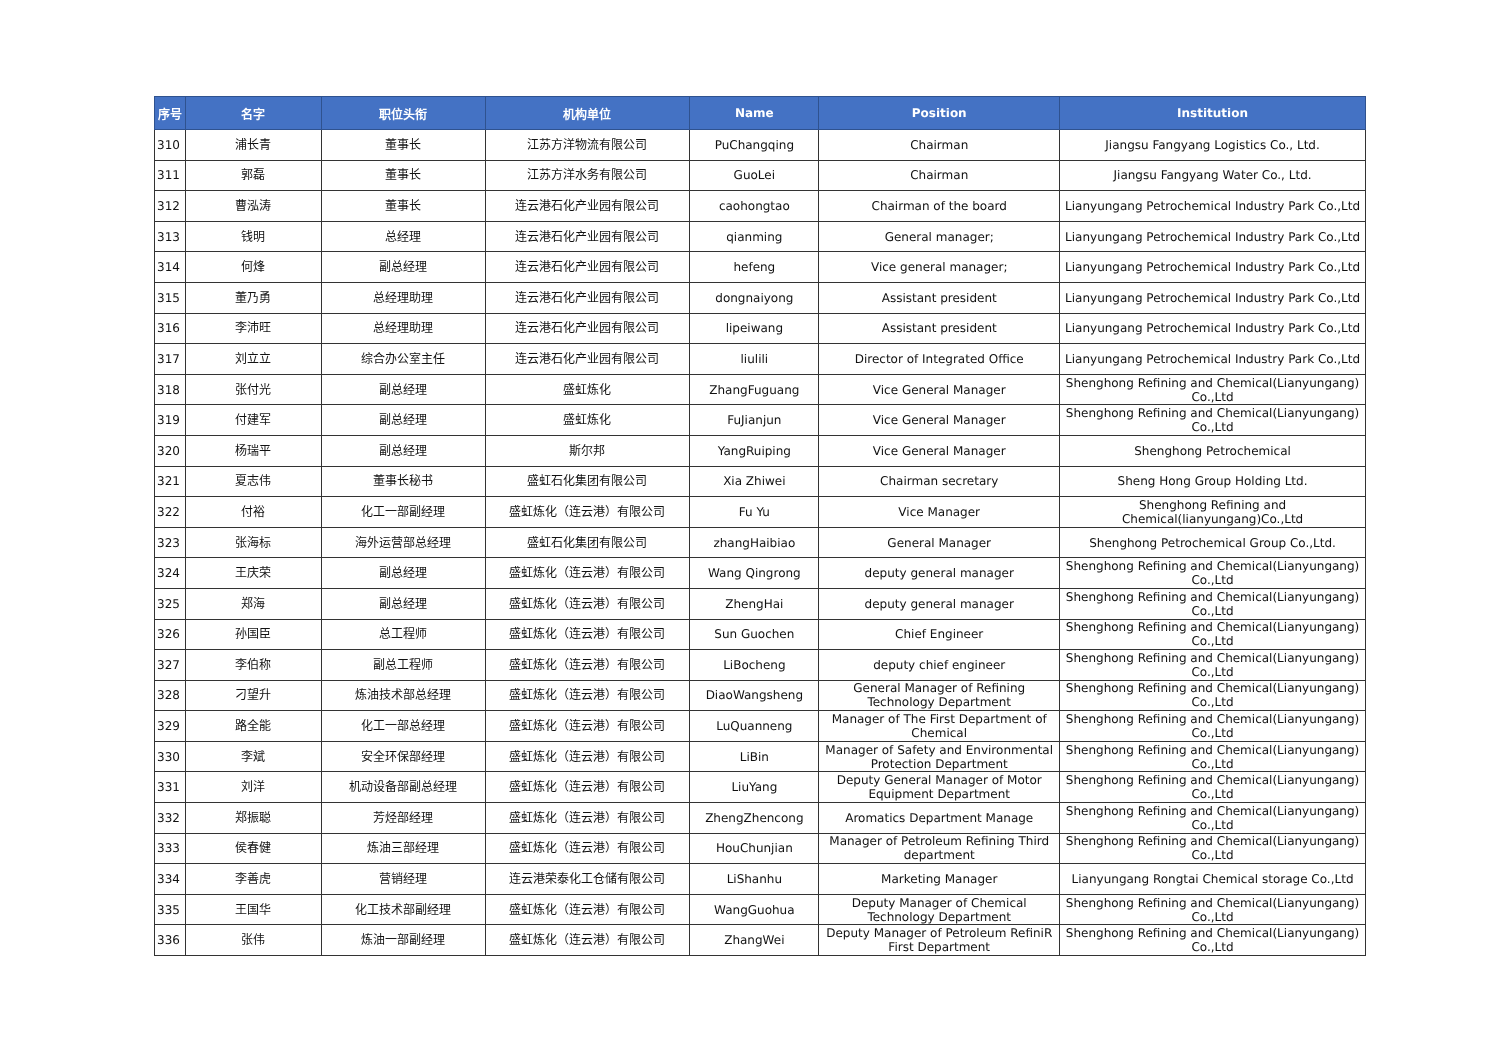| 序号 | 名字 | 职位头衔 | 机构单位 | Name | Position | Institution |
| --- | --- | --- | --- | --- | --- | --- |
| 310 | 浦长青 | 董事长 | 江苏方洋物流有限公司 | PuChangqing | Chairman | Jiangsu Fangyang Logistics Co., Ltd. |
| 311 | 郭磊 | 董事长 | 江苏方洋水务有限公司 | GuoLei | Chairman | Jiangsu Fangyang Water Co., Ltd. |
| 312 | 曹泓涛 | 董事长 | 连云港石化产业园有限公司 | caohongtao | Chairman of the board | Lianyungang Petrochemical Industry Park Co.,Ltd |
| 313 | 钱明 | 总经理 | 连云港石化产业园有限公司 | qianming | General manager; | Lianyungang Petrochemical Industry Park Co.,Ltd |
| 314 | 何烽 | 副总经理 | 连云港石化产业园有限公司 | hefeng | Vice general manager; | Lianyungang Petrochemical Industry Park Co.,Ltd |
| 315 | 董乃勇 | 总经理助理 | 连云港石化产业园有限公司 | dongnaiyong | Assistant president | Lianyungang Petrochemical Industry Park Co.,Ltd |
| 316 | 李沛旺 | 总经理助理 | 连云港石化产业园有限公司 | lipeiwang | Assistant president | Lianyungang Petrochemical Industry Park Co.,Ltd |
| 317 | 刘立立 | 综合办公室主任 | 连云港石化产业园有限公司 | liulili | Director of Integrated Office | Lianyungang Petrochemical Industry Park Co.,Ltd |
| 318 | 张付光 | 副总经理 | 盛虹炼化 | ZhangFuguang | Vice General Manager | Shenghong Refining and Chemical(Lianyungang) Co.,Ltd |
| 319 | 付建军 | 副总经理 | 盛虹炼化 | FuJianjun | Vice General Manager | Shenghong Refining and Chemical(Lianyungang) Co.,Ltd |
| 320 | 杨瑞平 | 副总经理 | 斯尔邦 | YangRuiping | Vice General Manager | Shenghong Petrochemical |
| 321 | 夏志伟 | 董事长秘书 | 盛虹石化集团有限公司 | Xia Zhiwei | Chairman secretary | Sheng Hong Group Holding Ltd. |
| 322 | 付裕 | 化工一部副经理 | 盛虹炼化（连云港）有限公司 | Fu Yu | Vice Manager | Shenghong Refining and Chemical(lianyungang)Co.,Ltd |
| 323 | 张海标 | 海外运营部总经理 | 盛虹石化集团有限公司 | zhangHaibiao | General Manager | Shenghong Petrochemical Group Co.,Ltd. |
| 324 | 王庆荣 | 副总经理 | 盛虹炼化（连云港）有限公司 | Wang Qingrong | deputy general manager | Shenghong Refining and Chemical(Lianyungang) Co.,Ltd |
| 325 | 郑海 | 副总经理 | 盛虹炼化（连云港）有限公司 | ZhengHai | deputy general manager | Shenghong Refining and Chemical(Lianyungang) Co.,Ltd |
| 326 | 孙国臣 | 总工程师 | 盛虹炼化（连云港）有限公司 | Sun Guochen | Chief Engineer | Shenghong Refining and Chemical(Lianyungang) Co.,Ltd |
| 327 | 李伯称 | 副总工程师 | 盛虹炼化（连云港）有限公司 | LiBocheng | deputy chief engineer | Shenghong Refining and Chemical(Lianyungang) Co.,Ltd |
| 328 | 刁望升 | 炼油技术部总经理 | 盛虹炼化（连云港）有限公司 | DiaoWangsheng | General Manager of Refining Technology Department | Shenghong Refining and Chemical(Lianyungang) Co.,Ltd |
| 329 | 路全能 | 化工一部总经理 | 盛虹炼化（连云港）有限公司 | LuQuanneng | Manager of The First Department of Chemical | Shenghong Refining and Chemical(Lianyungang) Co.,Ltd |
| 330 | 李斌 | 安全环保部经理 | 盛虹炼化（连云港）有限公司 | LiBin | Manager of Safety and Environmental Protection Department | Shenghong Refining and Chemical(Lianyungang) Co.,Ltd |
| 331 | 刘洋 | 机动设备部副总经理 | 盛虹炼化（连云港）有限公司 | LiuYang | Deputy General Manager of Motor Equipment Department | Shenghong Refining and Chemical(Lianyungang) Co.,Ltd |
| 332 | 郑振聪 | 芳烃部经理 | 盛虹炼化（连云港）有限公司 | ZhengZhencong | Aromatics Department Manage | Shenghong Refining and Chemical(Lianyungang) Co.,Ltd |
| 333 | 侯春健 | 炼油三部经理 | 盛虹炼化（连云港）有限公司 | HouChunjian | Manager of Petroleum Refining Third department | Shenghong Refining and Chemical(Lianyungang) Co.,Ltd |
| 334 | 李善虎 | 营销经理 | 连云港荣泰化工仓储有限公司 | LiShanhu | Marketing Manager | Lianyungang Rongtai Chemical storage Co.,Ltd |
| 335 | 王国华 | 化工技术部副经理 | 盛虹炼化（连云港）有限公司 | WangGuohua | Deputy Manager of Chemical Technology Department | Shenghong Refining and Chemical(Lianyungang) Co.,Ltd |
| 336 | 张伟 | 炼油一部副经理 | 盛虹炼化（连云港）有限公司 | ZhangWei | Deputy Manager of Petroleum RefiniR First Department | Shenghong Refining and Chemical(Lianyungang) Co.,Ltd |